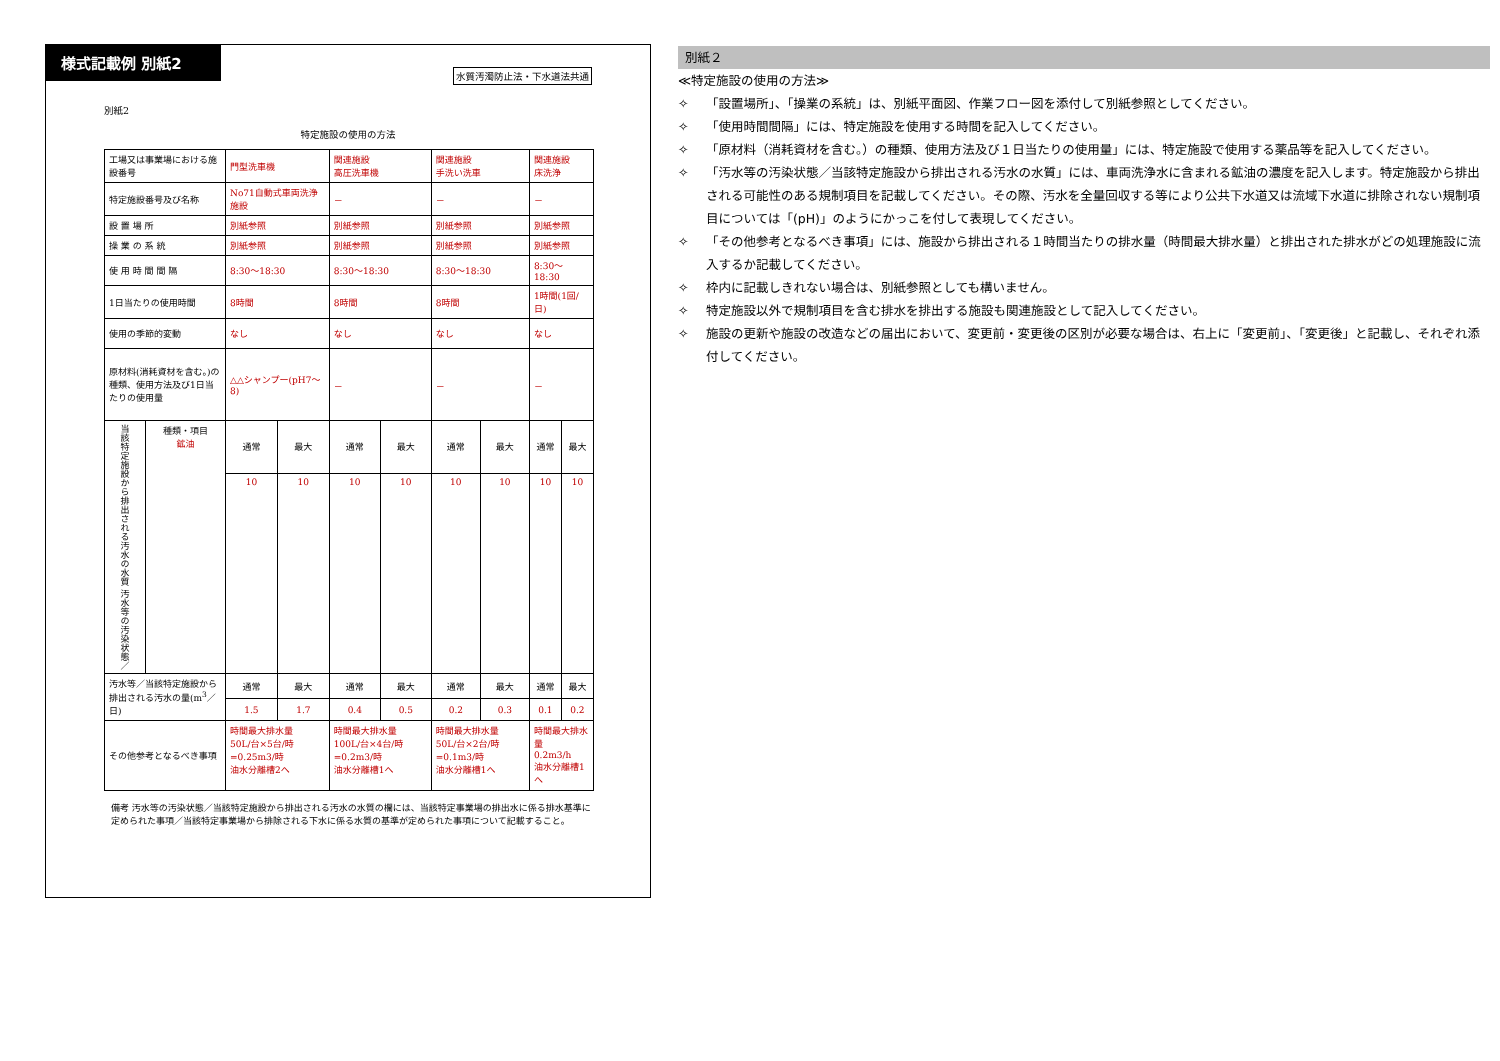様式記載例 別紙2
水質汚濁防止法・下水道法共通
別紙2
特定施設の使用の方法
| 工場又は事業場における施設番号 | 門型洗車機 | | 関連施設 高圧洗車機 | | 関連施設 手洗い洗車 | | 関連施設 床洗浄 | |
| 特定施設番号及び名称 | No71自動式車両洗浄施設 | | － | | － | | － | |
| 設 置 場 所 | 別紙参照 | | 別紙参照 | | 別紙参照 | | 別紙参照 | |
| 操 業 の 系 統 | 別紙参照 | | 別紙参照 | | 別紙参照 | | 別紙参照 | |
| 使 用 時 間 間 隔 | 8:30～18:30 | | 8:30～18:30 | | 8:30～18:30 | | 8:30～18:30 | |
| 1日当たりの使用時間 | 8時間 | | 8時間 | | 8時間 | | 1時間(1回/日) | |
| 使用の季節的変動 | なし | | なし | | なし | | なし | |
| 原材料(消耗資材を含む。)の種類、使用方法及び1日当たりの使用量 | △△シャンプー(pH7～8) | | － | | － | | － | |
| / 当該特定施設から排出される汚水の水質 汚水等の汚染状態／ / 種類・項目 鉱油 / | 通常 | 最大 | 通常 | 最大 | 通常 | 最大 | 通常 | 最大 |
| | 10 | 10 | 10 | 10 | 10 | 10 | 10 | 10 |
| 汚水等／当該特定施設から排出される汚水の量(m<sup>3</sup>／日) | 通常 | 最大 | 通常 | 最大 | 通常 | 最大 | 通常 | 最大 |
| | 1.5 | 1.7 | 0.4 | 0.5 | 0.2 | 0.3 | 0.1 | 0.2 |
| その他参考となるべき事項 | 時間最大排水量 50L/台×5台/時=0.25m3/時 油水分離槽2へ | | 時間最大排水量 100L/台×4台/時=0.2m3/時 油水分離槽1へ | | 時間最大排水量 50L/台×2台/時=0.1m3/時 油水分離槽1へ | | 時間最大排水量 0.2m3/h 油水分離槽1へ | |
備考 汚水等の汚染状態／当該特定施設から排出される汚水の水質の欄には、当該特定事業場の排出水に係る排水基準に定められた事項／当該特定事業場から排除される下水に係る水質の基準が定められた事項について記載すること。
別紙２
≪特定施設の使用の方法≫
✧ 「設置場所」、「操業の系統」は、別紙平面図、作業フロー図を添付して別紙参照としてください。
✧ 「使用時間間隔」には、特定施設を使用する時間を記入してください。
✧ 「原材料（消耗資材を含む。）の種類、使用方法及び１日当たりの使用量」には、特定施設で使用する薬品等を記入してください。
✧ 「汚水等の汚染状態／当該特定施設から排出される汚水の水質」には、車両洗浄水に含まれる鉱油の濃度を記入します。特定施設から排出される可能性のある規制項目を記載してください。その際、汚水を全量回収する等により公共下水道又は流域下水道に排除されない規制項目については「(pH)」のようにかっこを付して表現してください。
✧ 「その他参考となるべき事項」には、施設から排出される１時間当たりの排水量（時間最大排水量）と排出された排水がどの処理施設に流入するか記載してください。
✧ 枠内に記載しきれない場合は、別紙参照としても構いません。
✧ 特定施設以外で規制項目を含む排水を排出する施設も関連施設として記入してください。
✧ 施設の更新や施設の改造などの届出において、変更前・変更後の区別が必要な場合は、右上に「変更前」、「変更後」と記載し、それぞれ添付してください。